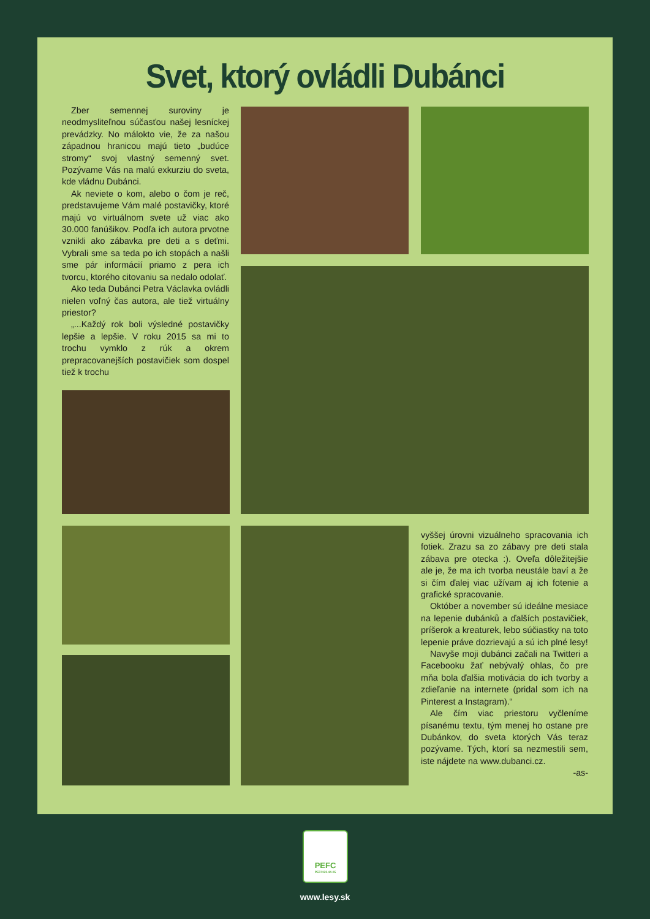Svet, ktorý ovládli Dubánci
Zber semennej suroviny je neodmysliteľnou súčasťou našej lesníckej prevádzky. No málokto vie, že za našou západnou hranicou majú tieto „budúce stromy“ svoj vlastný semenný svet. Pozývame Vás na malú exkurziu do sveta, kde vládnu Dubánci.
Ak neviete o kom, alebo o čom je reč, predstavujeme Vám malé postavičky, ktoré majú vo virtuálnom svete už viac ako 30.000 fanúšikov. Podľa ich autora prvotne vznikli ako zábavka pre deti a s deťmi. Vybrali sme sa teda po ich stopách a našli sme pár informácií priamo z pera ich tvorcu, ktorého citovaniu sa nedalo odolať.
Ako teda Dubánci Petra Václavka ovládli nielen voľný čas autora, ale tiež virtuálny priestor?
„...Každý rok boli výsledné postavičky lepšie a lepšie. V roku 2015 sa mi to trochu vymklo z rúk a okrem prepracovanejších postavičiek som dospel tiež k trochu
vyššej úrovni vizuálneho spracovania ich fotiek. Zrazu sa zo zábavy pre deti stala zábava pre otecka :). Oveľa dôležitejšie ale je, že ma ich tvorba neustále baví a že si čím ďalej viac užívam aj ich fotenie a grafické spracovanie.
Október a november sú ideálne mesiace na lepenie dubánků a ďalších postavičiek, príšerok a kreaturek, lebo súčiastky na toto lepenie práve dozrievajú a sú ich plné lesy!
Navyše moji dubánci začali na Twitteri a Facebooku žať nebývalý ohlas, čo pre mňa bola ďalšia motivácia do ich tvorby a zdieľanie na internete (pridal som ich na Pinterest a Instagram).“
Ale čím viac priestoru vyčleníme písanému textu, tým menej ho ostane pre Dubánkov, do sveta ktorých Vás teraz pozývame. Tých, ktorí sa nezmestili sem, iste nájdete na www.dubanci.cz.
-as-
PEFC
PEFC/23-44-05
www.lesy.sk